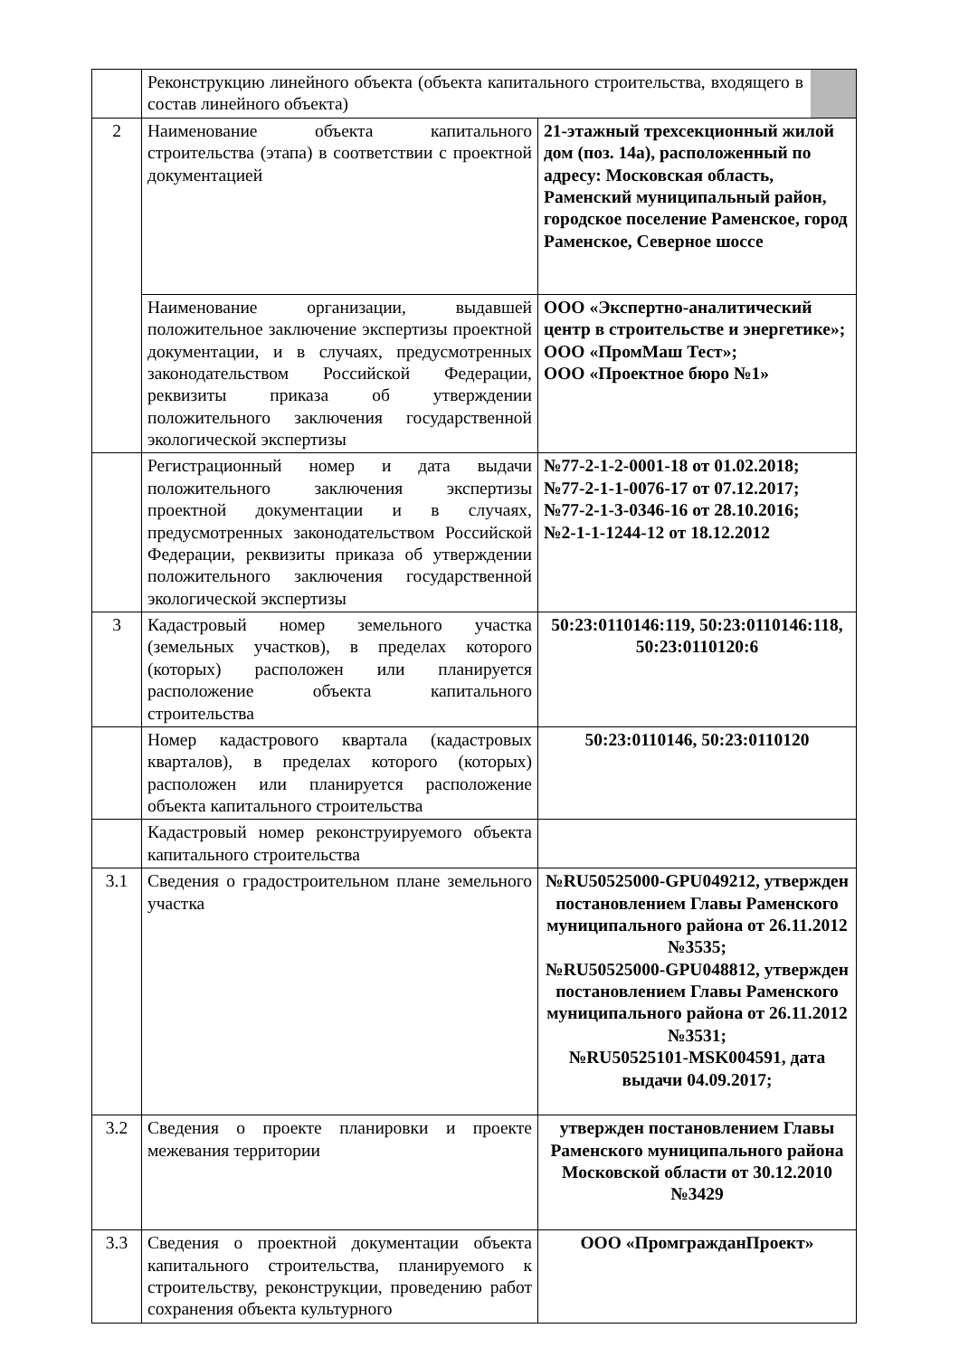| | Реконструкцию линейного объекта (объекта капитального строительства, входящего в состав линейного объекта) | |
| 2 | Наименование объекта капитального строительства (этапа) в соответствии с проектной документацией | 21-этажный трехсекционный жилой дом (поз. 14а), расположенный по адресу: Московская область, Раменский муниципальный район, городское поселение Раменское, город Раменское, Северное шоссе |
| | Наименование организации, выдавшей положительное заключение экспертизы проектной документации, и в случаях, предусмотренных законодательством Российской Федерации, реквизиты приказа об утверждении положительного заключения государственной экологической экспертизы | ООО «Экспертно-аналитический центр в строительстве и энергетике»; ООО «ПромМаш Тест»; ООО «Проектное бюро №1» |
| | Регистрационный номер и дата выдачи положительного заключения экспертизы проектной документации и в случаях, предусмотренных законодательством Российской Федерации, реквизиты приказа об утверждении положительного заключения государственной экологической экспертизы | №77-2-1-2-0001-18 от 01.02.2018; №77-2-1-1-0076-17 от 07.12.2017; №77-2-1-3-0346-16 от 28.10.2016; №2-1-1-1244-12 от 18.12.2012 |
| 3 | Кадастровый номер земельного участка (земельных участков), в пределах которого (которых) расположен или планируется расположение объекта капитального строительства | 50:23:0110146:119, 50:23:0110146:118, 50:23:0110120:6 |
| | Номер кадастрового квартала (кадастровых кварталов), в пределах которого (которых) расположен или планируется расположение объекта капитального строительства | 50:23:0110146, 50:23:0110120 |
| | Кадастровый номер реконструируемого объекта капитального строительства | |
| 3.1 | Сведения о градостроительном плане земельного участка | №RU50525000-GPU049212, утвержден постановлением Главы Раменского муниципального района от 26.11.2012 №3535; №RU50525000-GPU048812, утвержден постановлением Главы Раменского муниципального района от 26.11.2012 №3531; №RU50525101-MSK004591, дата выдачи 04.09.2017; |
| 3.2 | Сведения о проекте планировки и проекте межевания территории | утвержден постановлением Главы Раменского муниципального района Московской области от 30.12.2010 №3429 |
| 3.3 | Сведения о проектной документации объекта капитального строительства, планируемого к строительству, реконструкции, проведению работ сохранения объекта культурного | ООО «ПромгражданПроект» |